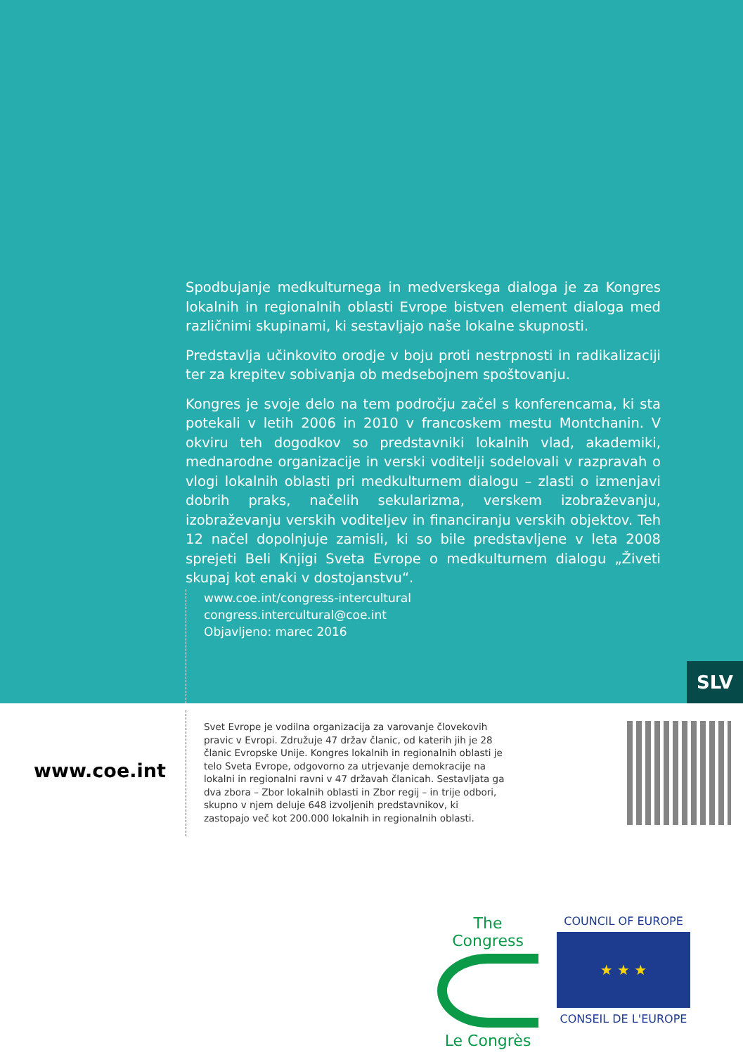Spodbujanje medkulturnega in medverskega dialoga je za Kongres lokalnih in regionalnih oblasti Evrope bistven element dialoga med različnimi skupinami, ki sestavljajo naše lokalne skupnosti.
Predstavlja učinkovito orodje v boju proti nestrpnosti in radikalizaciji ter za krepitev sobivanja ob medsebojnem spoštovanju.
Kongres je svoje delo na tem področju začel s konferencama, ki sta potekali v letih 2006 in 2010 v francoskem mestu Montchanin. V okviru teh dogodkov so predstavniki lokalnih vlad, akademiki, mednarodne organizacije in verski voditelji sodelovali v razpravah o vlogi lokalnih oblasti pri medkulturnem dialogu – zlasti o izmenjavi dobrih praks, načelih sekularizma, verskem izobraževanju, izobraževanju verskih voditeljev in financiranju verskih objektov. Teh 12 načel dopolnjuje zamisli, ki so bile predstavljene v leta 2008 sprejeti Beli Knjigi Sveta Evrope o medkulturnem dialogu „Živeti skupaj kot enaki v dostojanstvu“.
www.coe.int/congress-intercultural
congress.intercultural@coe.int
Objavljeno: marec 2016
SLV
www.coe.int
Svet Evrope je vodilna organizacija za varovanje človekovih pravic v Evropi. Združuje 47 držav članic, od katerih jih je 28 članic Evropske Unije. Kongres lokalnih in regionalnih oblasti je telo Sveta Evrope, odgovorno za utrjevanje demokracije na lokalni in regionalni ravni v 47 državah članicah. Sestavljata ga dva zbora – Zbor lokalnih oblasti in Zbor regij – in trije odbori, skupno v njem deluje 648 izvoljenih predstavnikov, ki zastopajo več kot 200.000 lokalnih in regionalnih oblasti.
The Congress
Le Congrès
COUNCIL OF EUROPE
★ ★ ★
CONSEIL DE L'EUROPE